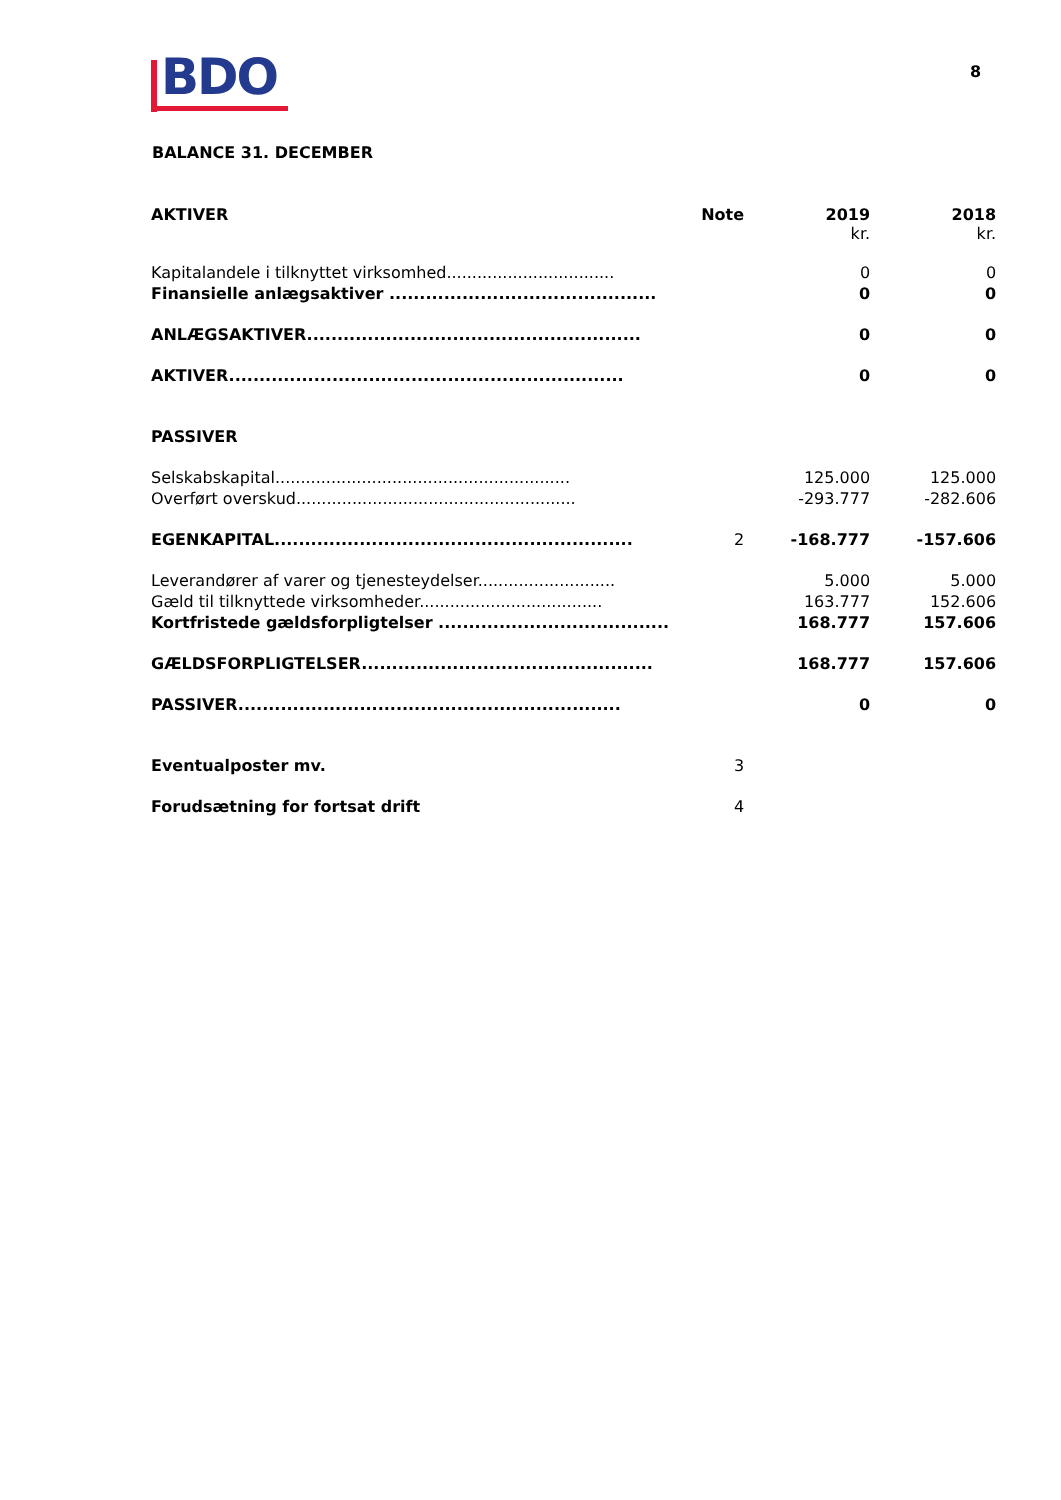BDO 8
BALANCE 31. DECEMBER
| AKTIVER | Note | 2019 kr. | 2018 kr. |
| --- | --- | --- | --- |
| Kapitalandele i tilknyttet virksomhed................................. | | 0 | 0 |
| Finansielle anlægsaktiver ............................................ | | 0 | 0 |
| ANLÆGSAKTIVER....................................................... | | 0 | 0 |
| AKTIVER................................................................. | | 0 | 0 |
| PASSIVER | | | |
| Selskabskapital.......................................................... | | 125.000 | 125.000 |
| Overført overskud....................................................... | | -293.777 | -282.606 |
| EGENKAPITAL........................................................... | 2 | -168.777 | -157.606 |
| Leverandører af varer og tjenesteydelser........................... | | 5.000 | 5.000 |
| Gæld til tilknyttede virksomheder.................................... | | 163.777 | 152.606 |
| Kortfristede gældsforpligtelser ...................................... | | 168.777 | 157.606 |
| GÆLDSFORPLIGTELSER................................................ | | 168.777 | 157.606 |
| PASSIVER............................................................... | | 0 | 0 |
| Eventualposter mv. | 3 | | |
| Forudsætning for fortsat drift | 4 | | |